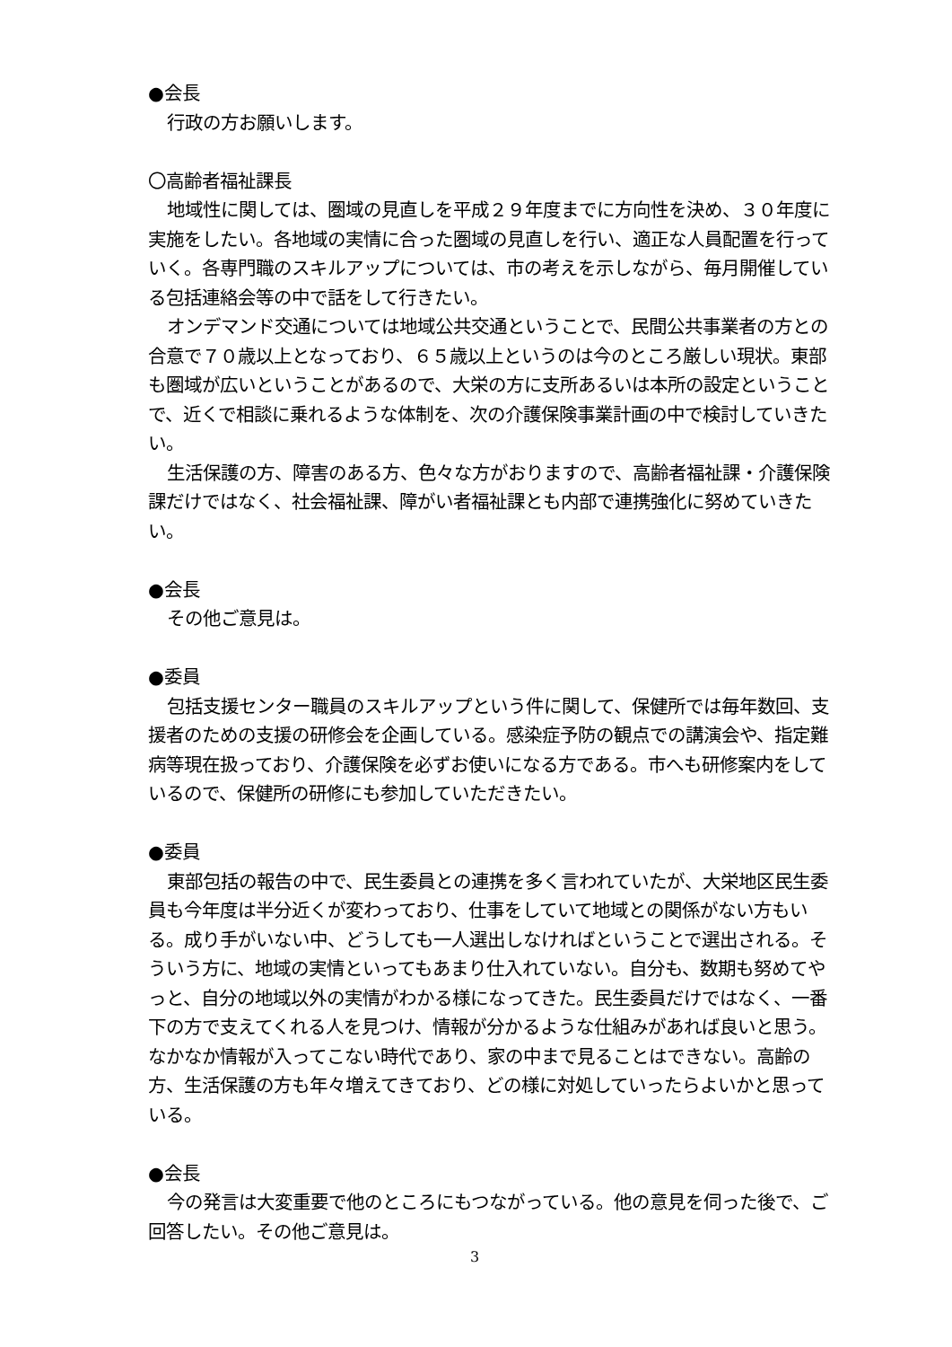●会長
行政の方お願いします。
〇高齢者福祉課長
地域性に関しては、圏域の見直しを平成２９年度までに方向性を決め、３０年度に実施をしたい。各地域の実情に合った圏域の見直しを行い、適正な人員配置を行っていく。各専門職のスキルアップについては、市の考えを示しながら、毎月開催している包括連絡会等の中で話をして行きたい。
オンデマンド交通については地域公共交通ということで、民間公共事業者の方との合意で７０歳以上となっており、６５歳以上というのは今のところ厳しい現状。東部も圏域が広いということがあるので、大栄の方に支所あるいは本所の設定ということで、近くで相談に乗れるような体制を、次の介護保険事業計画の中で検討していきたい。
生活保護の方、障害のある方、色々な方がおりますので、高齢者福祉課・介護保険課だけではなく、社会福祉課、障がい者福祉課とも内部で連携強化に努めていきたい。
●会長
その他ご意見は。
●委員
包括支援センター職員のスキルアップという件に関して、保健所では毎年数回、支援者のための支援の研修会を企画している。感染症予防の観点での講演会や、指定難病等現在扱っており、介護保険を必ずお使いになる方である。市へも研修案内をしているので、保健所の研修にも参加していただきたい。
●委員
東部包括の報告の中で、民生委員との連携を多く言われていたが、大栄地区民生委員も今年度は半分近くが変わっており、仕事をしていて地域との関係がない方もいる。成り手がいない中、どうしても一人選出しなければということで選出される。そういう方に、地域の実情といってもあまり仕入れていない。自分も、数期も努めてやっと、自分の地域以外の実情がわかる様になってきた。民生委員だけではなく、一番下の方で支えてくれる人を見つけ、情報が分かるような仕組みがあれば良いと思う。なかなか情報が入ってこない時代であり、家の中まで見ることはできない。高齢の方、生活保護の方も年々増えてきており、どの様に対処していったらよいかと思っている。
●会長
今の発言は大変重要で他のところにもつながっている。他の意見を伺った後で、ご回答したい。その他ご意見は。
3